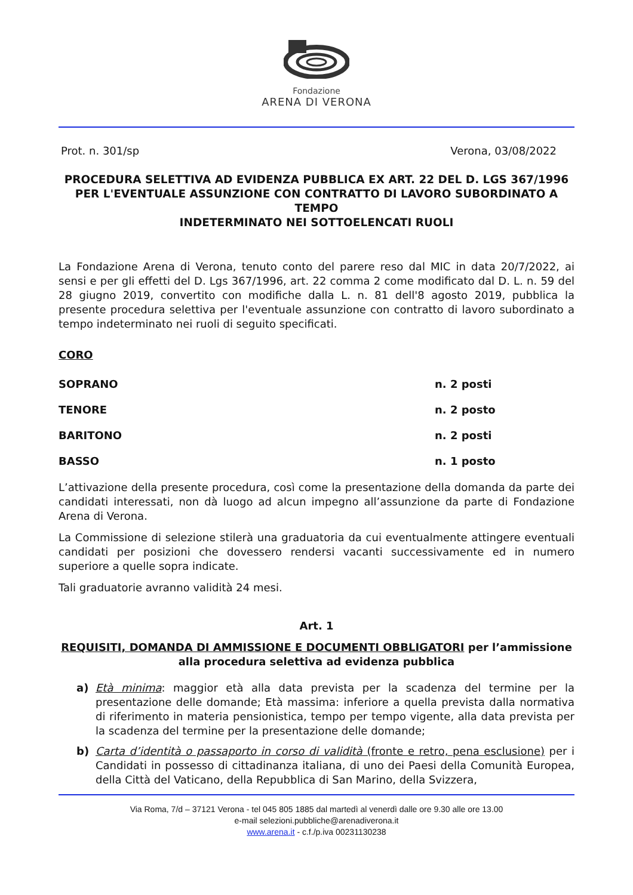Fondazione
ARENA DI VERONA
Prot. n. 301/sp Verona, 03/08/2022
PROCEDURA SELETTIVA AD EVIDENZA PUBBLICA EX ART. 22 DEL D. LGS 367/1996
PER L'EVENTUALE ASSUNZIONE CON CONTRATTO DI LAVORO SUBORDINATO A TEMPO
INDETERMINATO NEI SOTTOELENCATI RUOLI
La Fondazione Arena di Verona, tenuto conto del parere reso dal MIC in data 20/7/2022, ai sensi e per gli effetti del D. Lgs 367/1996, art. 22 comma 2 come modificato dal D. L. n. 59 del 28 giugno 2019, convertito con modifiche dalla L. n. 81 dell'8 agosto 2019, pubblica la presente procedura selettiva per l'eventuale assunzione con contratto di lavoro subordinato a tempo indeterminato nei ruoli di seguito specificati.
CORO
SOPRANO n. 2 posti
TENORE n. 2 posto
BARITONO n. 2 posti
BASSO n. 1 posto
L’attivazione della presente procedura, così come la presentazione della domanda da parte dei candidati interessati, non dà luogo ad alcun impegno all’assunzione da parte di Fondazione Arena di Verona.
La Commissione di selezione stilerà una graduatoria da cui eventualmente attingere eventuali candidati per posizioni che dovessero rendersi vacanti successivamente ed in numero superiore a quelle sopra indicate.
Tali graduatorie avranno validità 24 mesi.
Art. 1
REQUISITI, DOMANDA DI AMMISSIONE E DOCUMENTI OBBLIGATORI per l’ammissione alla procedura selettiva ad evidenza pubblica
a) Età minima: maggior età alla data prevista per la scadenza del termine per la presentazione delle domande; Età massima: inferiore a quella prevista dalla normativa di riferimento in materia pensionistica, tempo per tempo vigente, alla data prevista per la scadenza del termine per la presentazione delle domande;
b) Carta d’identità o passaporto in corso di validità (fronte e retro, pena esclusione) per i Candidati in possesso di cittadinanza italiana, di uno dei Paesi della Comunità Europea, della Città del Vaticano, della Repubblica di San Marino, della Svizzera,
Via Roma, 7/d – 37121 Verona - tel 045 805 1885 dal martedì al venerdì dalle ore 9.30 alle ore 13.00
e-mail selezioni.pubbliche@arenadiverona.it
www.arena.it - c.f./p.iva 00231130238